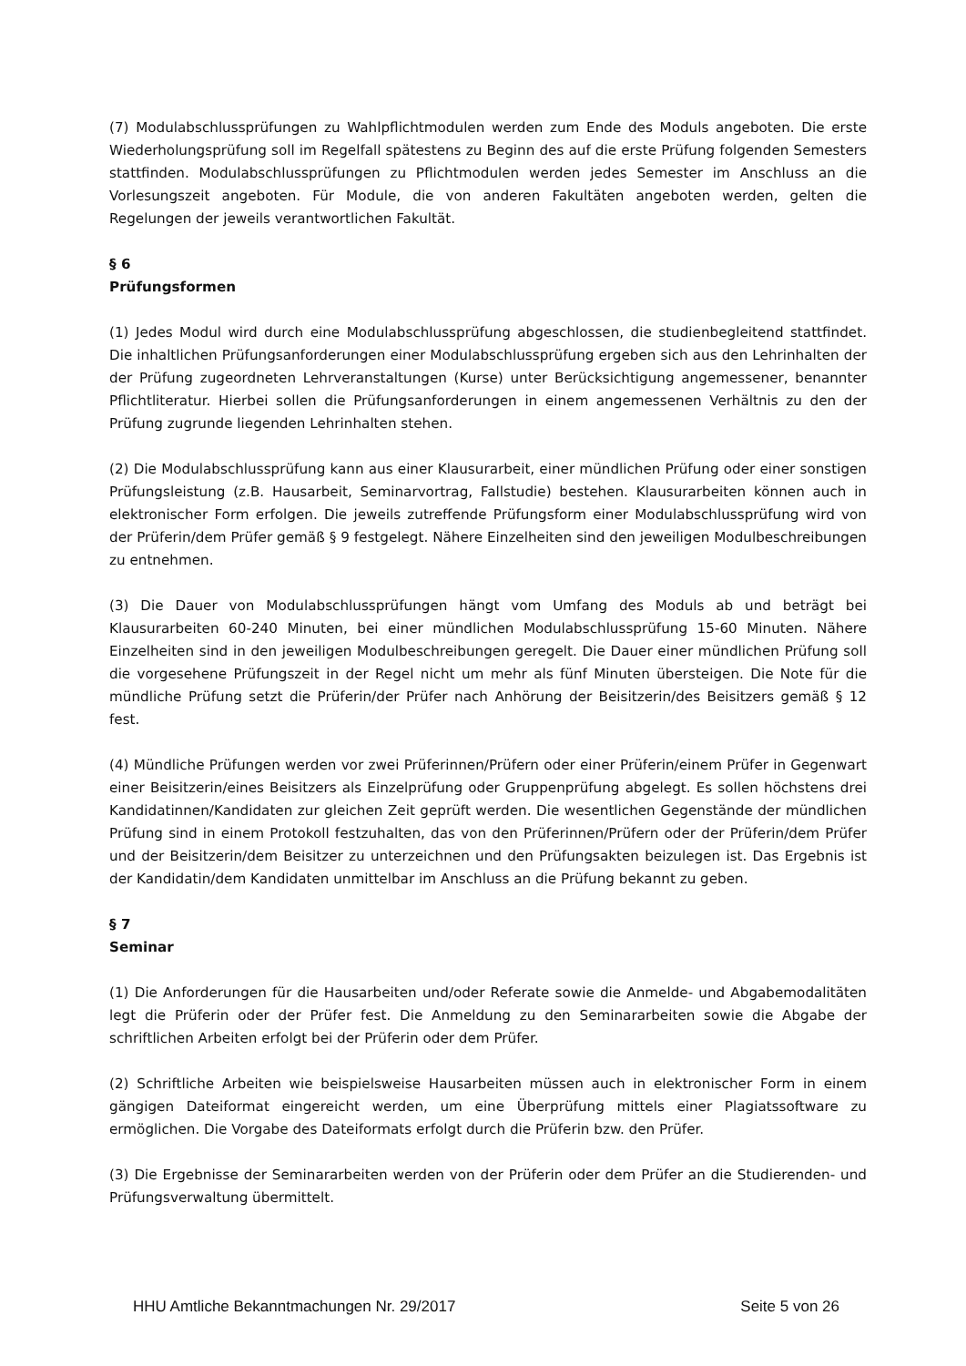(7) Modulabschlussprüfungen zu Wahlpflichtmodulen werden zum Ende des Moduls angeboten. Die erste Wiederholungsprüfung soll im Regelfall spätestens zu Beginn des auf die erste Prüfung folgenden Semesters stattfinden. Modulabschlussprüfungen zu Pflichtmodulen werden jedes Semester im Anschluss an die Vorlesungszeit angeboten. Für Module, die von anderen Fakultäten angeboten werden, gelten die Regelungen der jeweils verantwortlichen Fakultät.
§ 6
Prüfungsformen
(1) Jedes Modul wird durch eine Modulabschlussprüfung abgeschlossen, die studienbegleitend stattfindet. Die inhaltlichen Prüfungsanforderungen einer Modulabschlussprüfung ergeben sich aus den Lehrinhalten der der Prüfung zugeordneten Lehrveranstaltungen (Kurse) unter Berücksichtigung angemessener, benannter Pflichtliteratur. Hierbei sollen die Prüfungsanforderungen in einem angemessenen Verhältnis zu den der Prüfung zugrunde liegenden Lehrinhalten stehen.
(2) Die Modulabschlussprüfung kann aus einer Klausurarbeit, einer mündlichen Prüfung oder einer sonstigen Prüfungsleistung (z.B. Hausarbeit, Seminarvortrag, Fallstudie) bestehen. Klausurarbeiten können auch in elektronischer Form erfolgen. Die jeweils zutreffende Prüfungsform einer Modulabschlussprüfung wird von der Prüferin/dem Prüfer gemäß § 9 festgelegt. Nähere Einzelheiten sind den jeweiligen Modulbeschreibungen zu entnehmen.
(3) Die Dauer von Modulabschlussprüfungen hängt vom Umfang des Moduls ab und beträgt bei Klausurarbeiten 60-240 Minuten, bei einer mündlichen Modulabschlussprüfung 15-60 Minuten. Nähere Einzelheiten sind in den jeweiligen Modulbeschreibungen geregelt. Die Dauer einer mündlichen Prüfung soll die vorgesehene Prüfungszeit in der Regel nicht um mehr als fünf Minuten übersteigen. Die Note für die mündliche Prüfung setzt die Prüferin/der Prüfer nach Anhörung der Beisitzerin/des Beisitzers gemäß § 12 fest.
(4) Mündliche Prüfungen werden vor zwei Prüferinnen/Prüfern oder einer Prüferin/einem Prüfer in Gegenwart einer Beisitzerin/eines Beisitzers als Einzelprüfung oder Gruppenprüfung abgelegt. Es sollen höchstens drei Kandidatinnen/Kandidaten zur gleichen Zeit geprüft werden. Die wesentlichen Gegenstände der mündlichen Prüfung sind in einem Protokoll festzuhalten, das von den Prüferinnen/Prüfern oder der Prüferin/dem Prüfer und der Beisitzerin/dem Beisitzer zu unterzeichnen und den Prüfungsakten beizulegen ist. Das Ergebnis ist der Kandidatin/dem Kandidaten unmittelbar im Anschluss an die Prüfung bekannt zu geben.
§ 7
Seminar
(1) Die Anforderungen für die Hausarbeiten und/oder Referate sowie die Anmelde- und Abgabemodalitäten legt die Prüferin oder der Prüfer fest. Die Anmeldung zu den Seminararbeiten sowie die Abgabe der schriftlichen Arbeiten erfolgt bei der Prüferin oder dem Prüfer.
(2) Schriftliche Arbeiten wie beispielsweise Hausarbeiten müssen auch in elektronischer Form in einem gängigen Dateiformat eingereicht werden, um eine Überprüfung mittels einer Plagiatssoftware zu ermöglichen. Die Vorgabe des Dateiformats erfolgt durch die Prüferin bzw. den Prüfer.
(3) Die Ergebnisse der Seminararbeiten werden von der Prüferin oder dem Prüfer an die Studierenden- und Prüfungsverwaltung übermittelt.
HHU Amtliche Bekanntmachungen Nr. 29/2017 Seite 5 von 26